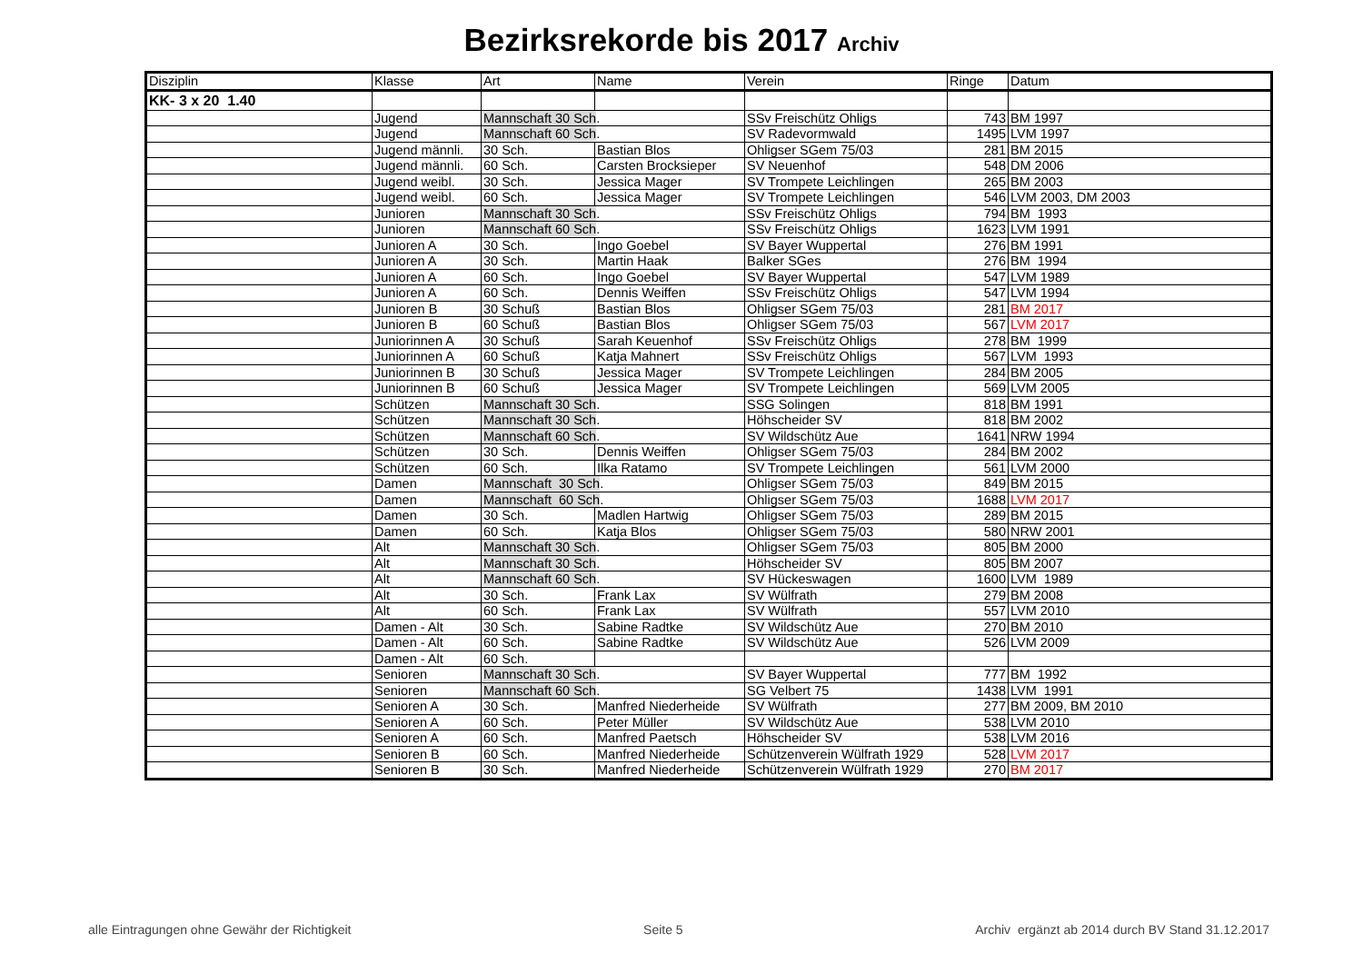Bezirksrekorde bis 2017 Archiv
| Disziplin | Klasse | Art | Name | Verein | Ringe | Datum |
| --- | --- | --- | --- | --- | --- | --- |
| KK- 3 x 20 1.40 | | | | | | |
| | Jugend | Mannschaft 30 Sch . | | SSv Freischütz Ohligs | 743 | BM 1997 |
| | Jugend | Mannschaft 60 Sch . | | SV Radevormwald | 1495 | LVM 1997 |
| | Jugend männli. | 30 Sch. | Bastian Blos | Ohligser SGem 75/03 | 281 | BM 2015 |
| | Jugend männli. | 60 Sch. | Carsten Brocksieper | SV Neuenhof | 548 | DM 2006 |
| | Jugend weibl. | 30 Sch. | Jessica Mager | SV Trompete Leichlingen | 265 | BM 2003 |
| | Jugend weibl. | 60 Sch. | Jessica Mager | SV Trompete Leichlingen | 546 | LVM 2003, DM 2003 |
| | Junioren | Mannschaft 30 Sch . | | SSv Freischütz Ohligs | 794 | BM 1993 |
| | Junioren | Mannschaft 60 Sch . | | SSv Freischütz Ohligs | 1623 | LVM 1991 |
| | Junioren A | 30 Sch. | Ingo Goebel | SV Bayer Wuppertal | 276 | BM 1991 |
| | Junioren A | 30 Sch. | Martin Haak | Balker SGes | 276 | BM 1994 |
| | Junioren A | 60 Sch. | Ingo Goebel | SV Bayer Wuppertal | 547 | LVM 1989 |
| | Junioren A | 60 Sch. | Dennis Weiffen | SSv Freischütz Ohligs | 547 | LVM 1994 |
| | Junioren B | 30 Schuß | Bastian Blos | Ohligser SGem 75/03 | 281 | BM 2017 |
| | Junioren B | 60 Schuß | Bastian Blos | Ohligser SGem 75/03 | 567 | LVM 2017 |
| | Juniorinnen A | 30 Schuß | Sarah Keuenhof | SSv Freischütz Ohligs | 278 | BM 1999 |
| | Juniorinnen A | 60 Schuß | Katja Mahnert | SSv Freischütz Ohligs | 567 | LVM 1993 |
| | Juniorinnen B | 30 Schuß | Jessica Mager | SV Trompete Leichlingen | 284 | BM 2005 |
| | Juniorinnen B | 60 Schuß | Jessica Mager | SV Trompete Leichlingen | 569 | LVM 2005 |
| | Schützen | Mannschaft 30 Sch . | | SSG Solingen | 818 | BM 1991 |
| | Schützen | Mannschaft 30 Sch . | | Höhscheider SV | 818 | BM 2002 |
| | Schützen | Mannschaft 60 Sch . | | SV Wildschütz Aue | 1641 | NRW 1994 |
| | Schützen | 30 Sch. | Dennis Weiffen | Ohligser SGem 75/03 | 284 | BM 2002 |
| | Schützen | 60 Sch. | Ilka Ratamo | SV Trompete Leichlingen | 561 | LVM 2000 |
| | Damen | Mannschaft 30 Sch . | | Ohligser SGem 75/03 | 849 | BM 2015 |
| | Damen | Mannschaft 60 Sch . | | Ohligser SGem 75/03 | 1688 | LVM 2017 |
| | Damen | 30 Sch. | Madlen Hartwig | Ohligser SGem 75/03 | 289 | BM 2015 |
| | Damen | 60 Sch. | Katja Blos | Ohligser SGem 75/03 | 580 | NRW 2001 |
| | Alt | Mannschaft 30 Sch . | | Ohligser SGem 75/03 | 805 | BM 2000 |
| | Alt | Mannschaft 30 Sch . | | Höhscheider SV | 805 | BM 2007 |
| | Alt | Mannschaft 60 Sch . | | SV Hückeswagen | 1600 | LVM 1989 |
| | Alt | 30 Sch. | Frank Lax | SV Wülfrath | 279 | BM 2008 |
| | Alt | 60 Sch. | Frank Lax | SV Wülfrath | 557 | LVM 2010 |
| | Damen - Alt | 30 Sch. | Sabine Radtke | SV Wildschütz Aue | 270 | BM 2010 |
| | Damen - Alt | 60 Sch. | Sabine Radtke | SV Wildschütz Aue | 526 | LVM 2009 |
| | Damen - Alt | 60 Sch. | | | | |
| | Senioren | Mannschaft 30 Sch . | | SV Bayer Wuppertal | 777 | BM 1992 |
| | Senioren | Mannschaft 60 Sch . | | SG Velbert 75 | 1438 | LVM 1991 |
| | Senioren A | 30 Sch. | Manfred Niederheide | SV Wülfrath | 277 | BM 2009, BM 2010 |
| | Senioren A | 60 Sch. | Peter Müller | SV Wildschütz Aue | 538 | LVM 2010 |
| | Senioren A | 60 Sch. | Manfred Paetsch | Höhscheider SV | 538 | LVM 2016 |
| | Senioren B | 60 Sch. | Manfred Niederheide | Schützenverein Wülfrath 1929 | 528 | LVM 2017 |
| | Senioren B | 30 Sch. | Manfred Niederheide | Schützenverein Wülfrath 1929 | 270 | BM 2017 |
alle Eintragungen ohne Gewähr der Richtigkeit Seite 5 Archiv ergänzt ab 2014 durch BV Stand 31.12.2017